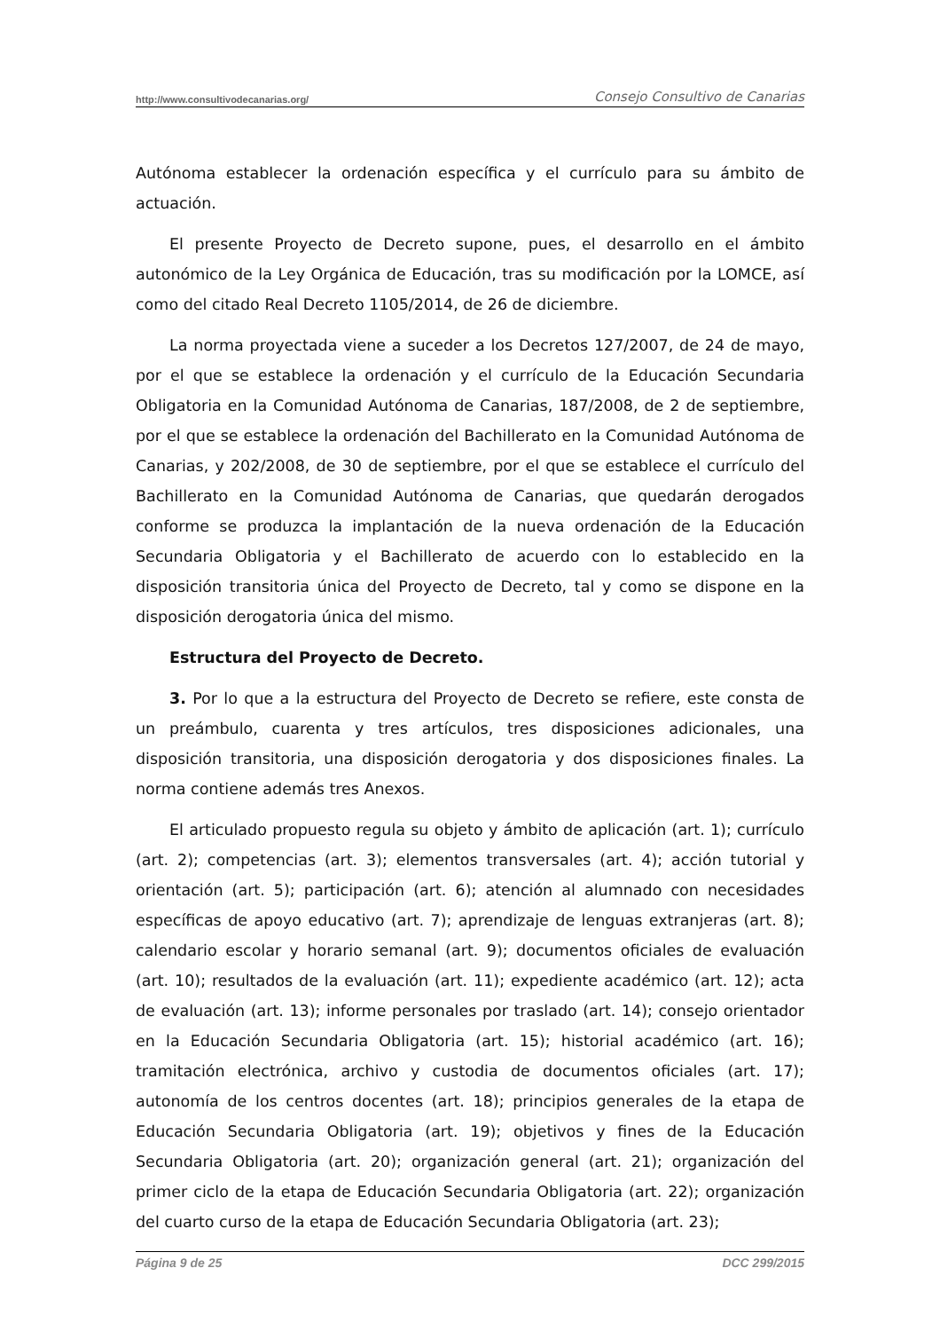http://www.consultivodecanarias.org/ Consejo Consultivo de Canarias
Autónoma establecer la ordenación específica y el currículo para su ámbito de actuación.
El presente Proyecto de Decreto supone, pues, el desarrollo en el ámbito autonómico de la Ley Orgánica de Educación, tras su modificación por la LOMCE, así como del citado Real Decreto 1105/2014, de 26 de diciembre.
La norma proyectada viene a suceder a los Decretos 127/2007, de 24 de mayo, por el que se establece la ordenación y el currículo de la Educación Secundaria Obligatoria en la Comunidad Autónoma de Canarias, 187/2008, de 2 de septiembre, por el que se establece la ordenación del Bachillerato en la Comunidad Autónoma de Canarias, y 202/2008, de 30 de septiembre, por el que se establece el currículo del Bachillerato en la Comunidad Autónoma de Canarias, que quedarán derogados conforme se produzca la implantación de la nueva ordenación de la Educación Secundaria Obligatoria y el Bachillerato de acuerdo con lo establecido en la disposición transitoria única del Proyecto de Decreto, tal y como se dispone en la disposición derogatoria única del mismo.
Estructura del Proyecto de Decreto.
3. Por lo que a la estructura del Proyecto de Decreto se refiere, este consta de un preámbulo, cuarenta y tres artículos, tres disposiciones adicionales, una disposición transitoria, una disposición derogatoria y dos disposiciones finales. La norma contiene además tres Anexos.
El articulado propuesto regula su objeto y ámbito de aplicación (art. 1); currículo (art. 2); competencias (art. 3); elementos transversales (art. 4); acción tutorial y orientación (art. 5); participación (art. 6); atención al alumnado con necesidades específicas de apoyo educativo (art. 7); aprendizaje de lenguas extranjeras (art. 8); calendario escolar y horario semanal (art. 9); documentos oficiales de evaluación (art. 10); resultados de la evaluación (art. 11); expediente académico (art. 12); acta de evaluación (art. 13); informe personales por traslado (art. 14); consejo orientador en la Educación Secundaria Obligatoria (art. 15); historial académico (art. 16); tramitación electrónica, archivo y custodia de documentos oficiales (art. 17); autonomía de los centros docentes (art. 18); principios generales de la etapa de Educación Secundaria Obligatoria (art. 19); objetivos y fines de la Educación Secundaria Obligatoria (art. 20); organización general (art. 21); organización del primer ciclo de la etapa de Educación Secundaria Obligatoria (art. 22); organización del cuarto curso de la etapa de Educación Secundaria Obligatoria (art. 23);
Página 9 de 25 DCC 299/2015